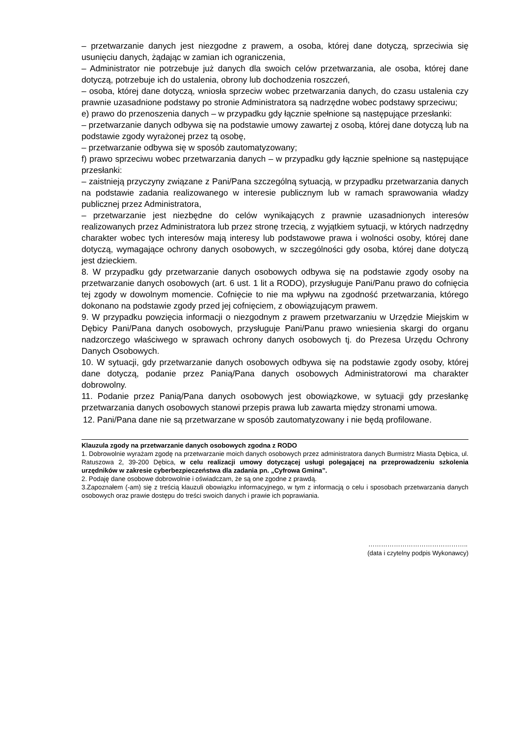– przetwarzanie danych jest niezgodne z prawem, a osoba, której dane dotyczą, sprzeciwia się usunięciu danych, żądając w zamian ich ograniczenia,
– Administrator nie potrzebuje już danych dla swoich celów przetwarzania, ale osoba, której dane dotyczą, potrzebuje ich do ustalenia, obrony lub dochodzenia roszczeń,
– osoba, której dane dotyczą, wniosła sprzeciw wobec przetwarzania danych, do czasu ustalenia czy prawnie uzasadnione podstawy po stronie Administratora są nadrzędne wobec podstawy sprzeciwu;
e) prawo do przenoszenia danych – w przypadku gdy łącznie spełnione są następujące przesłanki:
– przetwarzanie danych odbywa się na podstawie umowy zawartej z osobą, której dane dotyczą lub na podstawie zgody wyrażonej przez tą osobę,
– przetwarzanie odbywa się w sposób zautomatyzowany;
f) prawo sprzeciwu wobec przetwarzania danych – w przypadku gdy łącznie spełnione są następujące przesłanki:
– zaistnieją przyczyny związane z Pani/Pana szczególną sytuacją, w przypadku przetwarzania danych na podstawie zadania realizowanego w interesie publicznym lub w ramach sprawowania władzy publicznej przez Administratora,
– przetwarzanie jest niezbędne do celów wynikających z prawnie uzasadnionych interesów realizowanych przez Administratora lub przez stronę trzecią, z wyjątkiem sytuacji, w których nadrzędny charakter wobec tych interesów mają interesy lub podstawowe prawa i wolności osoby, której dane dotyczą, wymagające ochrony danych osobowych, w szczególności gdy osoba, której dane dotyczą jest dzieckiem.
8. W przypadku gdy przetwarzanie danych osobowych odbywa się na podstawie zgody osoby na przetwarzanie danych osobowych (art. 6 ust. 1 lit a RODO), przysługuje Pani/Panu prawo do cofnięcia tej zgody w dowolnym momencie. Cofnięcie to nie ma wpływu na zgodność przetwarzania, którego dokonano na podstawie zgody przed jej cofnięciem, z obowiązującym prawem.
9. W przypadku powzięcia informacji o niezgodnym z prawem przetwarzaniu w Urzędzie Miejskim w Dębicy Pani/Pana danych osobowych, przysługuje Pani/Panu prawo wniesienia skargi do organu nadzorczego właściwego w sprawach ochrony danych osobowych tj. do Prezesa Urzędu Ochrony Danych Osobowych.
10. W sytuacji, gdy przetwarzanie danych osobowych odbywa się na podstawie zgody osoby, której dane dotyczą, podanie przez Panią/Pana danych osobowych Administratorowi ma charakter dobrowolny.
11. Podanie przez Panią/Pana danych osobowych jest obowiązkowe, w sytuacji gdy przesłankę przetwarzania danych osobowych stanowi przepis prawa lub zawarta między stronami umowa.
12. Pani/Pana dane nie są przetwarzane w sposób zautomatyzowany i nie będą profilowane.
Klauzula zgody na przetwarzanie danych osobowych zgodna z RODO
1. Dobrowolnie wyrażam zgodę na przetwarzanie moich danych osobowych przez administratora danych Burmistrz Miasta Dębica, ul. Ratuszowa 2, 39-200 Dębica, w celu realizacji umowy dotyczącej usługi polegającej na przeprowadzeniu szkolenia urzędników w zakresie cyberbezpieczeństwa dla zadania pn. „Cyfrowa Gmina”.
2. Podaję dane osobowe dobrowolnie i oświadczam, że są one zgodne z prawdą.
3.Zapoznałem (-am) się z treścią klauzuli obowiązku informacyjnego, w tym z informacją o celu i sposobach przetwarzania danych osobowych oraz prawie dostępu do treści swoich danych i prawie ich poprawiania.
………………………………………..
(data i czytelny podpis Wykonawcy)